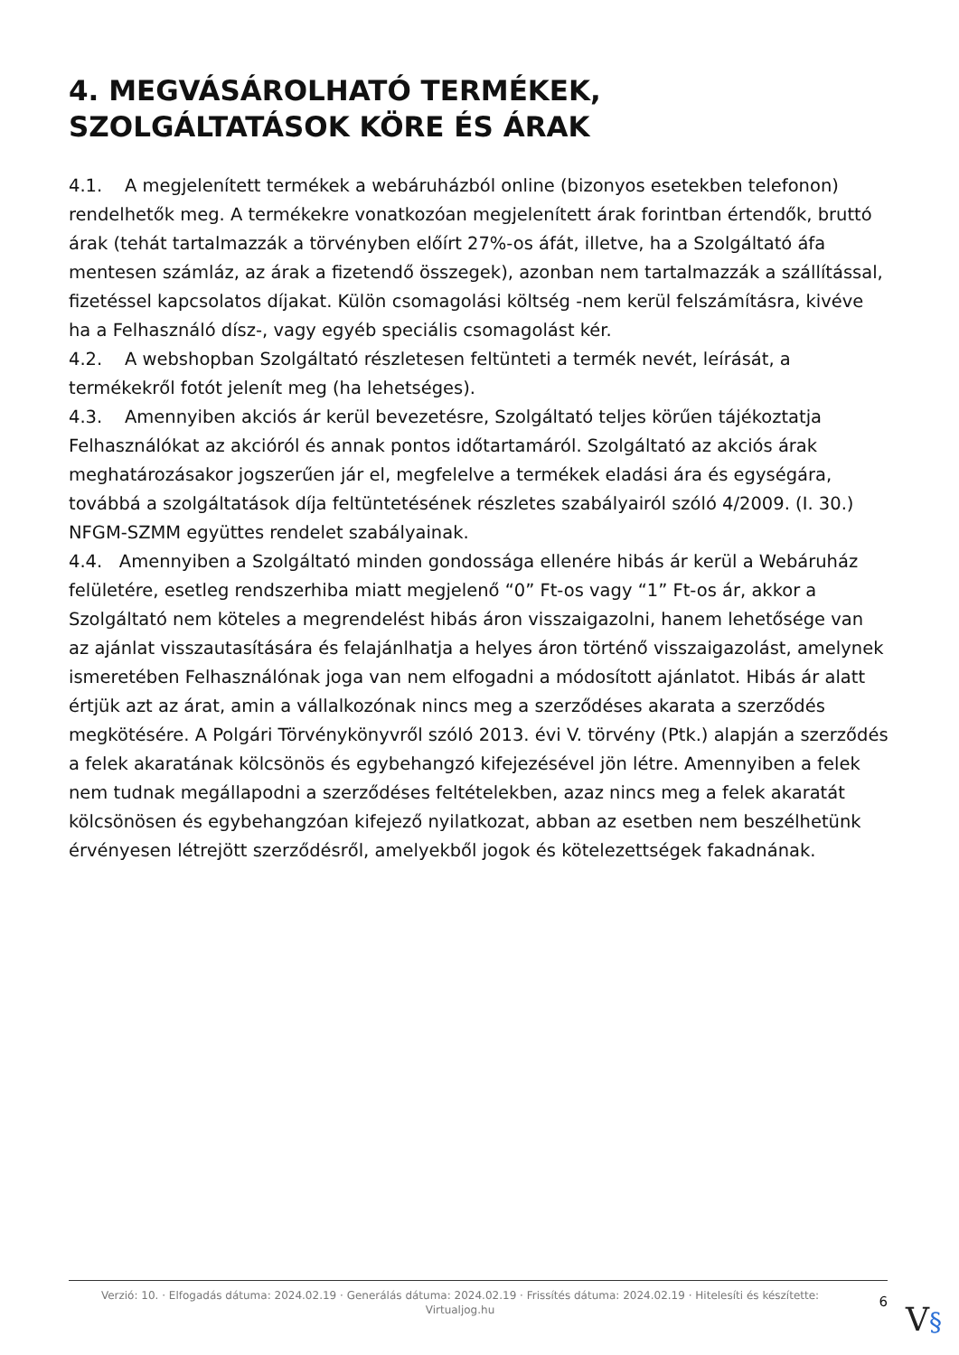4. MEGVÁSÁROLHATÓ TERMÉKEK, SZOLGÁLTATÁSOK KÖRE ÉS ÁRAK
4.1. A megjelenített termékek a webáruházból online (bizonyos esetekben telefonon) rendelhetők meg. A termékekre vonatkozóan megjelenített árak forintban értendők, bruttó árak (tehát tartalmazzák a törvényben előírt 27%-os áfát, illetve, ha a Szolgáltató áfa mentesen számláz, az árak a fizetendő összegek), azonban nem tartalmazzák a szállítással, fizetéssel kapcsolatos díjakat. Külön csomagolási költség -nem kerül felszámításra, kivéve ha a Felhasználó dísz-, vagy egyéb speciális csomagolást kér.
4.2. A webshopban Szolgáltató részletesen feltünteti a termék nevét, leírását, a termékekről fotót jelenít meg (ha lehetséges).
4.3. Amennyiben akciós ár kerül bevezetésre, Szolgáltató teljes körűen tájékoztatja Felhasználókat az akcióról és annak pontos időtartamáról. Szolgáltató az akciós árak meghatározásakor jogszerűen jár el, megfelelve a termékek eladási ára és egységára, továbbá a szolgáltatások díja feltüntetésének részletes szabályairól szóló 4/2009. (I. 30.) NFGM-SZMM együttes rendelet szabályainak.
4.4. Amennyiben a Szolgáltató minden gondossága ellenére hibás ár kerül a Webáruház felületére, esetleg rendszerhiba miatt megjelenő “0” Ft-os vagy “1” Ft-os ár, akkor a Szolgáltató nem köteles a megrendelést hibás áron visszaigazolni, hanem lehetősége van az ajánlat visszautasítására és felajánlhatja a helyes áron történő visszaigazolást, amelynek ismeretében Felhasználónak joga van nem elfogadni a módosított ajánlatot. Hibás ár alatt értjük azt az árat, amin a vállalkozónak nincs meg a szerződéses akarata a szerződés megkötésére. A Polgári Törvénykönyvről szóló 2013. évi V. törvény (Ptk.) alapján a szerződés a felek akaratának kölcsönös és egybehangzó kifejezésével jön létre. Amennyiben a felek nem tudnak megállapodni a szerződéses feltételekben, azaz nincs meg a felek akaratát kölcsönösen és egybehangzóan kifejező nyilatkozat, abban az esetben nem beszélhetünk érvényesen létrejött szerződésről, amelyekből jogok és kötelezettségek fakadnának.
Verzió: 10. · Elfogadás dátuma: 2024.02.19 · Generálás dátuma: 2024.02.19 · Frissítés dátuma: 2024.02.19 · Hitelesíti és készítette: Virtualjog.hu
6
V§